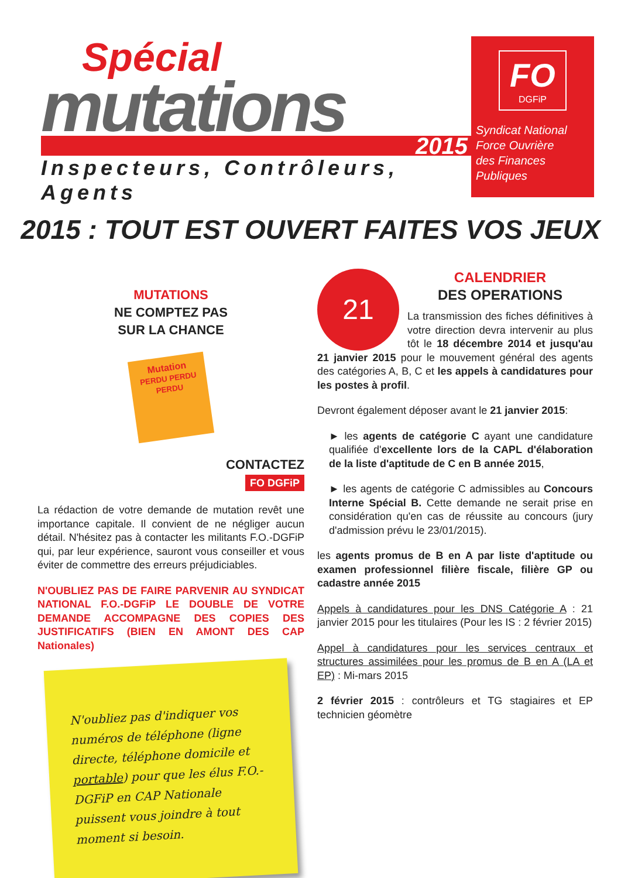Spécial
mutations
2015
Inspecteurs, Contrôleurs, Agents
FO
DGFiP
Syndicat National
Force Ouvrière
des Finances Publiques
2015 : TOUT EST OUVERT FAITES VOS JEUX
MUTATIONS
NE COMPTEZ PAS
SUR LA CHANCE
Mutation
PERDU PERDU PERDU
CONTACTEZ
FO DGFiP
La rédaction de votre demande de mutation revêt une importance capitale. Il convient de ne négliger aucun détail. N'hésitez pas à contacter les militants F.O.-DGFiP qui, par leur expérience, sauront vous conseiller et vous éviter de commettre des erreurs préjudiciables.
N'OUBLIEZ PAS DE FAIRE PARVENIR AU SYNDICAT NATIONAL F.O.-DGFiP LE DOUBLE DE VOTRE DEMANDE ACCOMPAGNE DES COPIES DES JUSTIFICATIFS (BIEN EN AMONT DES CAP Nationales)
N'oubliez pas d'indiquer vos numéros de téléphone (ligne directe, téléphone domicile et portable) pour que les élus F.O.-DGFiP en CAP Nationale puissent vous joindre à tout moment si besoin.
21
CALENDRIER
DES OPERATIONS
La transmission des fiches définitives à votre direction devra intervenir au plus tôt le 18 décembre 2014 et jusqu'au 21 janvier 2015 pour le mouvement général des agents des catégories A, B, C et les appels à candidatures pour les postes à profil.
Devront également déposer avant le 21 janvier 2015:
► les agents de catégorie C ayant une candidature qualifiée d'excellente lors de la CAPL d'élaboration de la liste d'aptitude de C en B année 2015,
► les agents de catégorie C admissibles au Concours Interne Spécial B. Cette demande ne serait prise en considération qu'en cas de réussite au concours (jury d'admission prévu le 23/01/2015).
les agents promus de B en A par liste d'aptitude ou examen professionnel filière fiscale, filière GP ou cadastre année 2015
Appels à candidatures pour les DNS Catégorie A : 21 janvier 2015 pour les titulaires (Pour les IS : 2 février 2015)
Appel à candidatures pour les services centraux et structures assimilées pour les promus de B en A (LA et EP) : Mi-mars 2015
2 février 2015 : contrôleurs et TG stagiaires et EP technicien géomètre